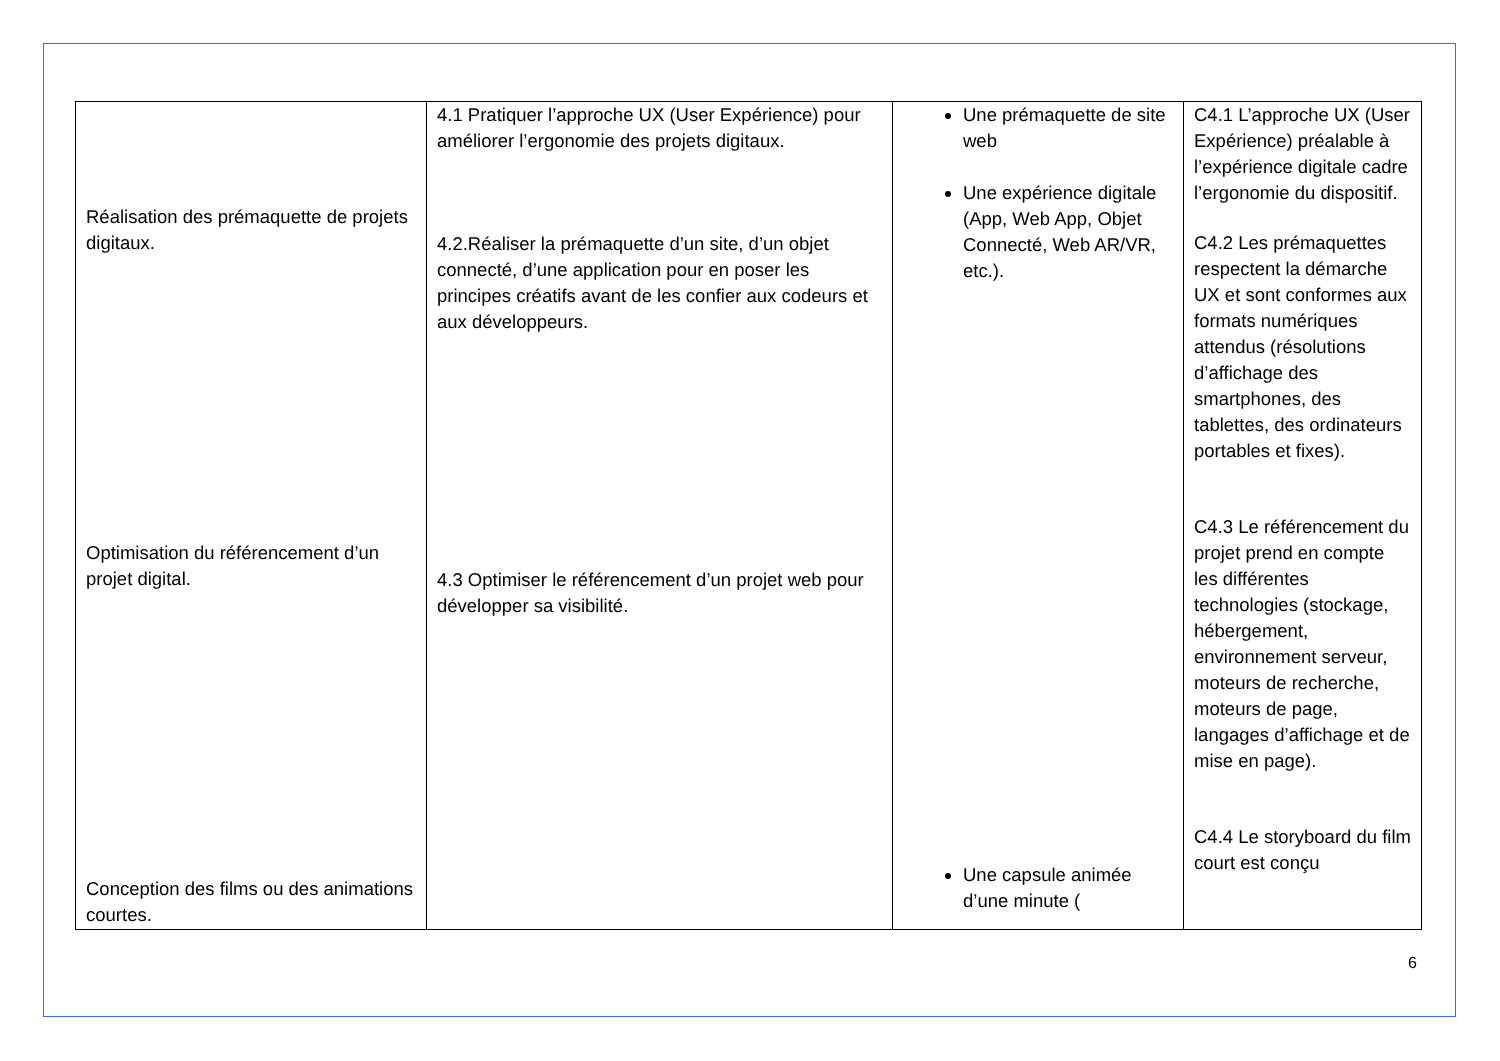| Réalisation des prémaquette de projets digitaux. Optimisation du référencement d’un projet digital. Conception des films ou des animations courtes. | 4.1 Pratiquer l’approche UX (User Expérience) pour améliorer l’ergonomie des projets digitaux. 4.2.Réaliser la prémaquette d’un site, d’un objet connecté, d’une application pour en poser les principes créatifs avant de les confier aux codeurs et aux développeurs. 4.3 Optimiser le référencement d’un projet web pour développer sa visibilité. | Une prémaquette de site web Une expérience digitale (App, Web App, Objet Connecté, Web AR/VR, etc.). Une capsule animée d’une minute ( | C4.1 L’approche UX (User Expérience) préalable à l’expérience digitale cadre l’ergonomie du dispositif. C4.2 Les prémaquettes respectent la démarche UX et sont conformes aux formats numériques attendus (résolutions d’affichage des smartphones, des tablettes, des ordinateurs portables et fixes). C4.3 Le référencement du projet prend en compte les différentes technologies (stockage, hébergement, environnement serveur, moteurs de recherche, moteurs de page, langages d’affichage et de mise en page). C4.4 Le storyboard du film court est conçu |
6